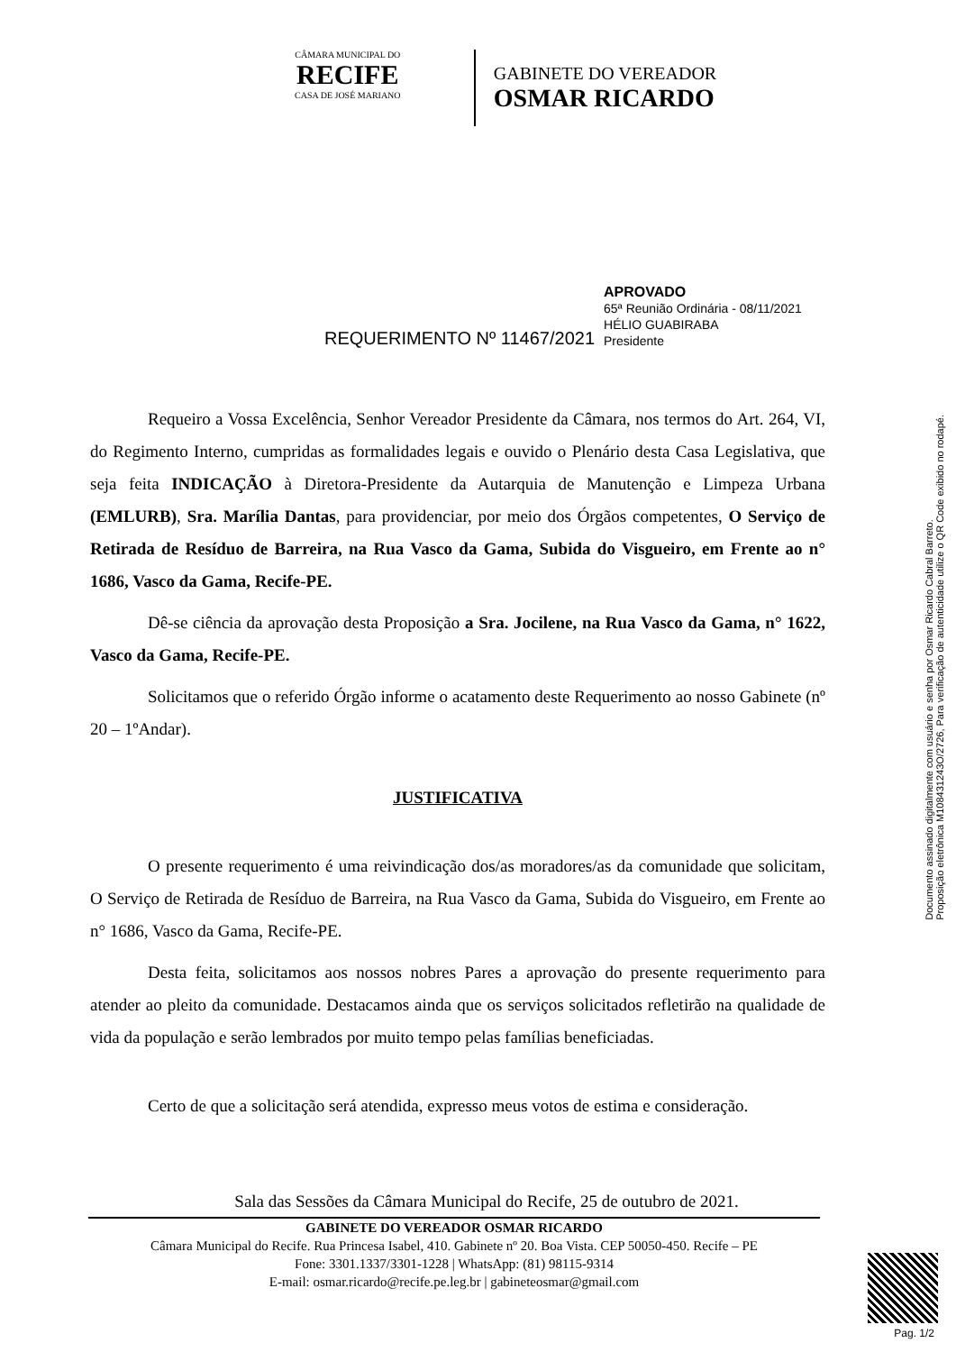CÂMARA MUNICIPAL DO
RECIFE
CASA DE JOSÉ MARIANO
GABINETE DO VEREADOR
OSMAR RICARDO
REQUERIMENTO Nº 11467/2021
APROVADO
65ª Reunião Ordinária - 08/11/2021
HÉLIO GUABIRABA
Presidente
Requeiro a Vossa Excelência, Senhor Vereador Presidente da Câmara, nos termos do Art. 264, VI, do Regimento Interno, cumpridas as formalidades legais e ouvido o Plenário desta Casa Legislativa, que seja feita INDICAÇÃO à Diretora-Presidente da Autarquia de Manutenção e Limpeza Urbana (EMLURB), Sra. Marília Dantas, para providenciar, por meio dos Órgãos competentes, O Serviço de Retirada de Resíduo de Barreira, na Rua Vasco da Gama, Subida do Visgueiro, em Frente ao n° 1686, Vasco da Gama, Recife-PE.
Dê-se ciência da aprovação desta Proposição a Sra. Jocilene, na Rua Vasco da Gama, n° 1622, Vasco da Gama, Recife-PE.
Solicitamos que o referido Órgão informe o acatamento deste Requerimento ao nosso Gabinete (nº 20 – 1ºAndar).
JUSTIFICATIVA
O presente requerimento é uma reivindicação dos/as moradores/as da comunidade que solicitam, O Serviço de Retirada de Resíduo de Barreira, na Rua Vasco da Gama, Subida do Visgueiro, em Frente ao n° 1686, Vasco da Gama, Recife-PE.
Desta feita, solicitamos aos nossos nobres Pares a aprovação do presente requerimento para atender ao pleito da comunidade. Destacamos ainda que os serviços solicitados refletirão na qualidade de vida da população e serão lembrados por muito tempo pelas famílias beneficiadas.
Certo de que a solicitação será atendida, expresso meus votos de estima e consideração.
Sala das Sessões da Câmara Municipal do Recife, 25 de outubro de 2021.
Documento assinado digitalmente com usuário e senha por Osmar Ricardo Cabral Barreto.
Proposição eletrônica M108431243O/2726, Para verificação de autenticidade utilize o QR Code exibido no rodapé.
GABINETE DO VEREADOR OSMAR RICARDO
Câmara Municipal do Recife. Rua Princesa Isabel, 410. Gabinete nº 20. Boa Vista. CEP 50050-450. Recife – PE
Fone: 3301.1337/3301-1228 | WhatsApp: (81) 98115-9314
E-mail: osmar.ricardo@recife.pe.leg.br | gabineteosmar@gmail.com
Pag. 1/2